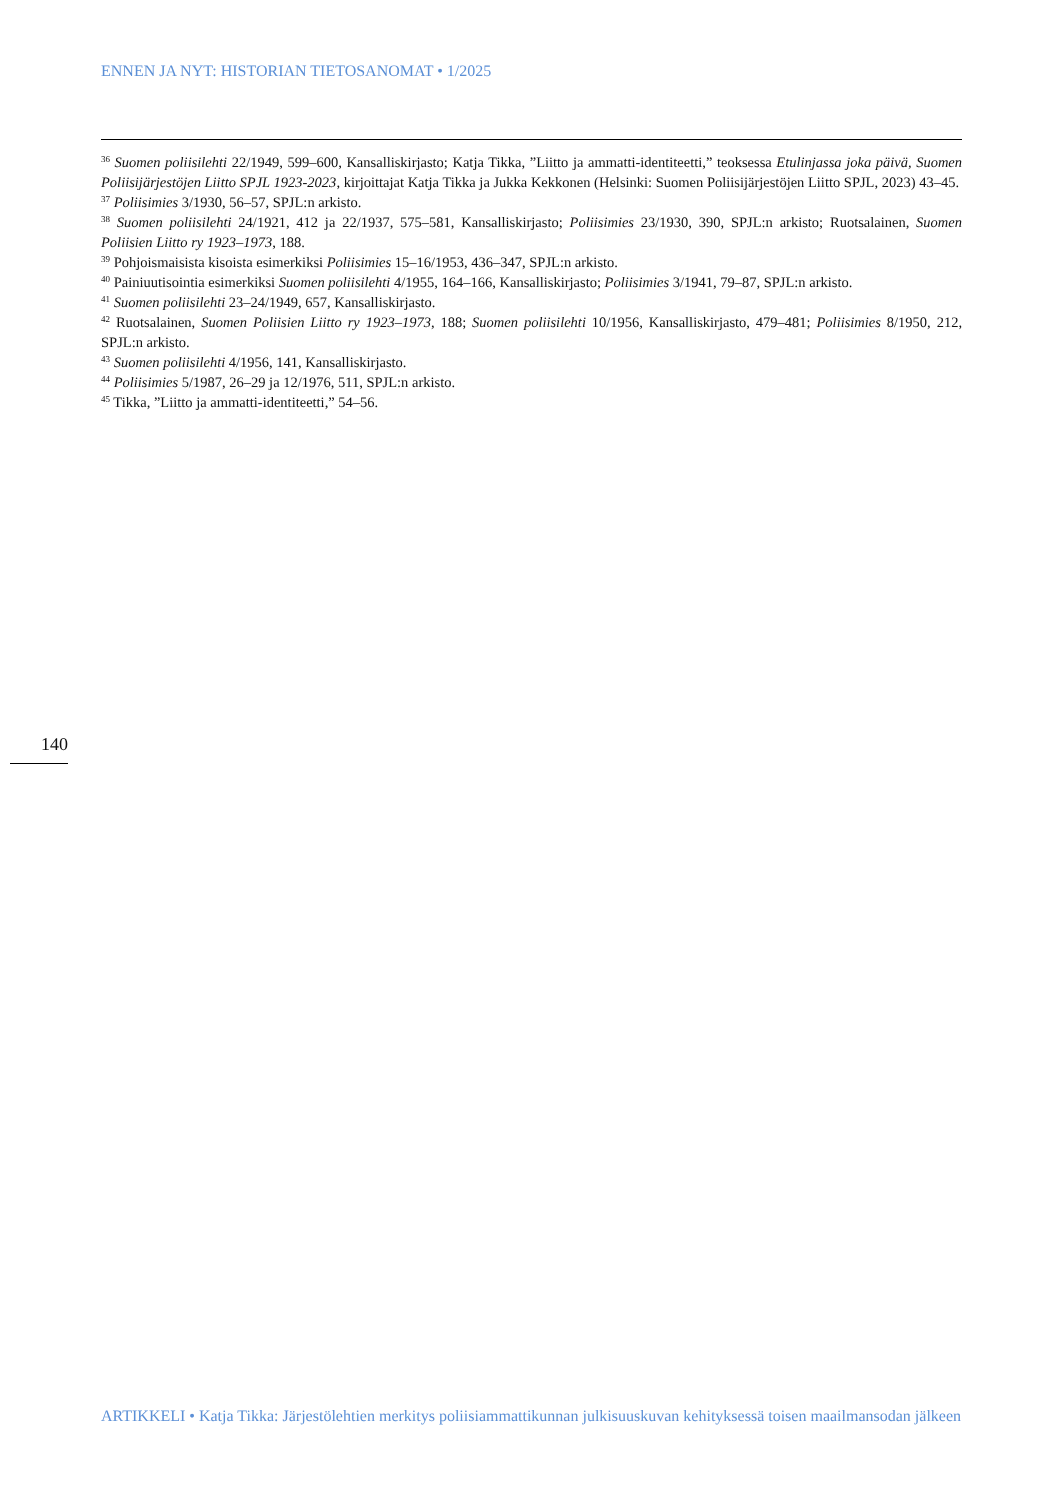ENNEN JA NYT: HISTORIAN TIETOSANOMAT • 1/2025
<sup>36</sup> Suomen poliisilehti 22/1949, 599–600, Kansalliskirjasto; Katja Tikka, ”Liitto ja ammatti-identiteetti,” teoksessa Etulinjassa joka päivä, Suomen Poliisijärjestöjen Liitto SPJL 1923-2023, kirjoittajat Katja Tikka ja Jukka Kekkonen (Helsinki: Suomen Poliisijärjestöjen Liitto SPJL, 2023) 43–45.
<sup>37</sup> Poliisimies 3/1930, 56–57, SPJL:n arkisto.
<sup>38</sup> Suomen poliisilehti 24/1921, 412 ja 22/1937, 575–581, Kansalliskirjasto; Poliisimies 23/1930, 390, SPJL:n arkisto; Ruotsalainen, Suomen Poliisien Liitto ry 1923–1973, 188.
<sup>39</sup> Pohjoismaisista kisoista esimerkiksi Poliisimies 15–16/1953, 436–347, SPJL:n arkisto.
<sup>40</sup> Painiuutisointia esimerkiksi Suomen poliisilehti 4/1955, 164–166, Kansalliskirjasto; Poliisimies 3/1941, 79–87, SPJL:n arkisto.
<sup>41</sup> Suomen poliisilehti 23–24/1949, 657, Kansalliskirjasto.
<sup>42</sup> Ruotsalainen, Suomen Poliisien Liitto ry 1923–1973, 188; Suomen poliisilehti 10/1956, Kansalliskirjasto, 479–481; Poliisimies 8/1950, 212, SPJL:n arkisto.
<sup>43</sup> Suomen poliisilehti 4/1956, 141, Kansalliskirjasto.
<sup>44</sup> Poliisimies 5/1987, 26–29 ja 12/1976, 511, SPJL:n arkisto.
<sup>45</sup> Tikka, ”Liitto ja ammatti-identiteetti,” 54–56.
140
ARTIKKELI • Katja Tikka: Järjestölehtien merkitys poliisiammattikunnan julkisuuskuvan kehityksessä toisen maailmansodan jälkeen